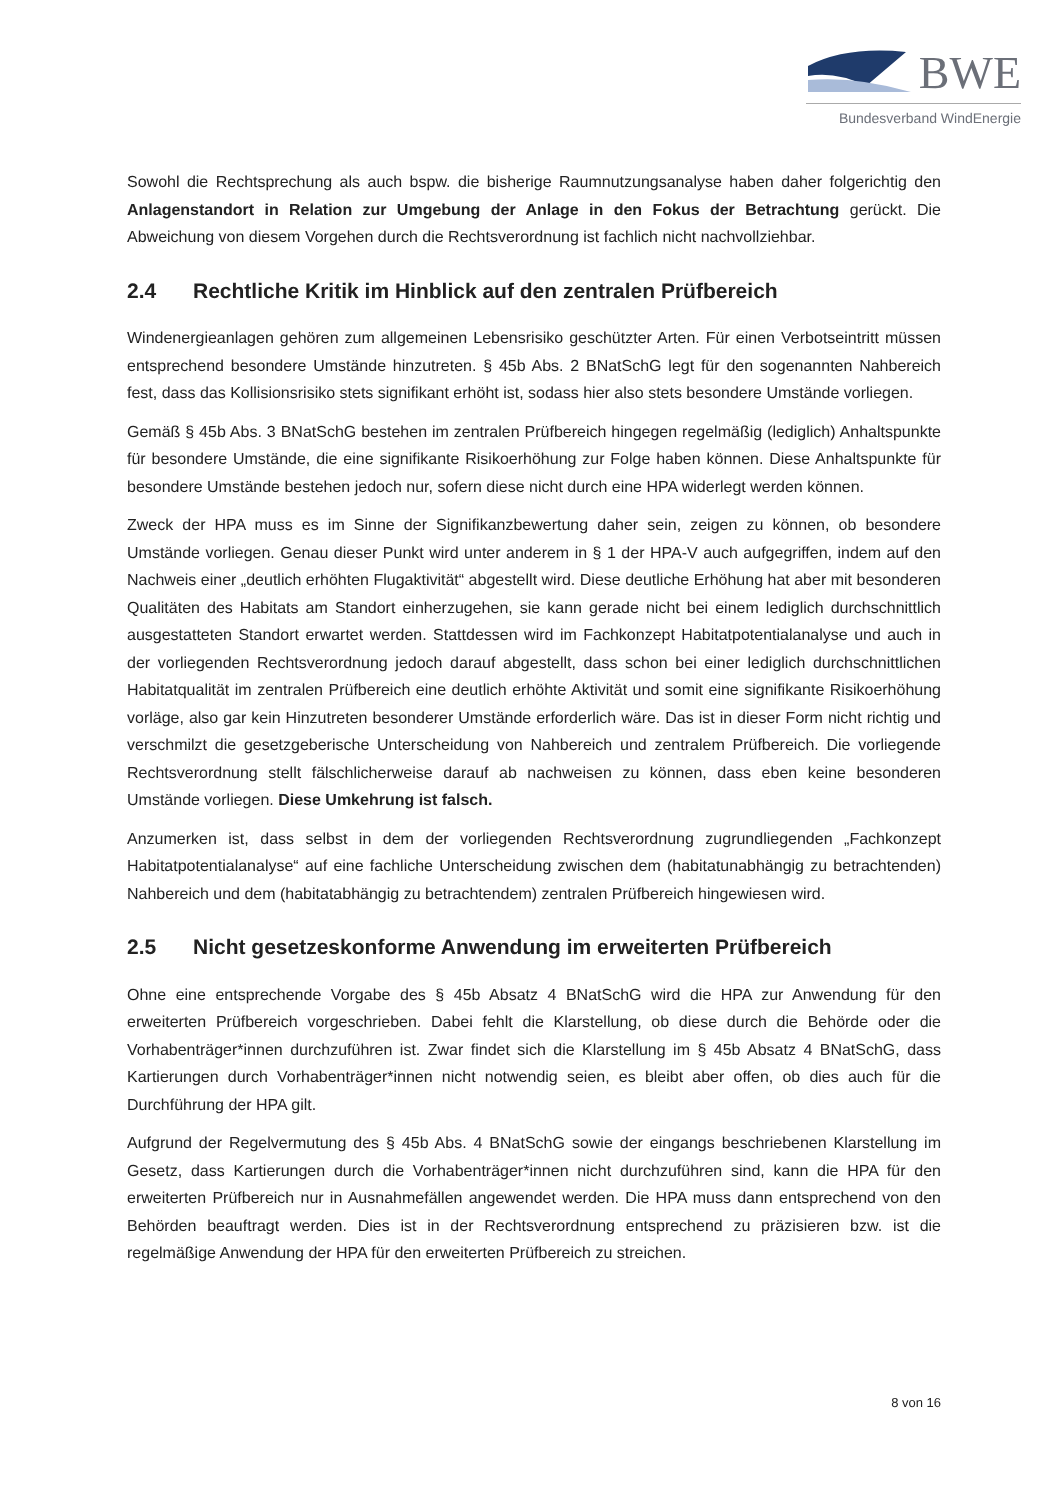BWE
Bundesverband WindEnergie
Sowohl die Rechtsprechung als auch bspw. die bisherige Raumnutzungsanalyse haben daher folgerichtig den Anlagenstandort in Relation zur Umgebung der Anlage in den Fokus der Betrachtung gerückt. Die Abweichung von diesem Vorgehen durch die Rechtsverordnung ist fachlich nicht nachvollziehbar.
2.4 Rechtliche Kritik im Hinblick auf den zentralen Prüfbereich
Windenergieanlagen gehören zum allgemeinen Lebensrisiko geschützter Arten. Für einen Verbotseintritt müssen entsprechend besondere Umstände hinzutreten. § 45b Abs. 2 BNatSchG legt für den sogenannten Nahbereich fest, dass das Kollisionsrisiko stets signifikant erhöht ist, sodass hier also stets besondere Umstände vorliegen.
Gemäß § 45b Abs. 3 BNatSchG bestehen im zentralen Prüfbereich hingegen regelmäßig (lediglich) Anhaltspunkte für besondere Umstände, die eine signifikante Risikoerhöhung zur Folge haben können. Diese Anhaltspunkte für besondere Umstände bestehen jedoch nur, sofern diese nicht durch eine HPA widerlegt werden können.
Zweck der HPA muss es im Sinne der Signifikanzbewertung daher sein, zeigen zu können, ob besondere Umstände vorliegen. Genau dieser Punkt wird unter anderem in § 1 der HPA-V auch aufgegriffen, indem auf den Nachweis einer „deutlich erhöhten Flugaktivität“ abgestellt wird. Diese deutliche Erhöhung hat aber mit besonderen Qualitäten des Habitats am Standort einherzugehen, sie kann gerade nicht bei einem lediglich durchschnittlich ausgestatteten Standort erwartet werden. Stattdessen wird im Fachkonzept Habitatpotentialanalyse und auch in der vorliegenden Rechtsverordnung jedoch darauf abgestellt, dass schon bei einer lediglich durchschnittlichen Habitatqualität im zentralen Prüfbereich eine deutlich erhöhte Aktivität und somit eine signifikante Risikoerhöhung vorläge, also gar kein Hinzutreten besonderer Umstände erforderlich wäre. Das ist in dieser Form nicht richtig und verschmilzt die gesetzgeberische Unterscheidung von Nahbereich und zentralem Prüfbereich. Die vorliegende Rechtsverordnung stellt fälschlicherweise darauf ab nachweisen zu können, dass eben keine besonderen Umstände vorliegen. Diese Umkehrung ist falsch.
Anzumerken ist, dass selbst in dem der vorliegenden Rechtsverordnung zugrundliegenden „Fachkonzept Habitatpotentialanalyse“ auf eine fachliche Unterscheidung zwischen dem (habitatunabhängig zu betrachtenden) Nahbereich und dem (habitatabhängig zu betrachtendem) zentralen Prüfbereich hingewiesen wird.
2.5 Nicht gesetzeskonforme Anwendung im erweiterten Prüfbereich
Ohne eine entsprechende Vorgabe des § 45b Absatz 4 BNatSchG wird die HPA zur Anwendung für den erweiterten Prüfbereich vorgeschrieben. Dabei fehlt die Klarstellung, ob diese durch die Behörde oder die Vorhabenträger*innen durchzuführen ist. Zwar findet sich die Klarstellung im § 45b Absatz 4 BNatSchG, dass Kartierungen durch Vorhabenträger*innen nicht notwendig seien, es bleibt aber offen, ob dies auch für die Durchführung der HPA gilt.
Aufgrund der Regelvermutung des § 45b Abs. 4 BNatSchG sowie der eingangs beschriebenen Klarstellung im Gesetz, dass Kartierungen durch die Vorhabenträger*innen nicht durchzuführen sind, kann die HPA für den erweiterten Prüfbereich nur in Ausnahmefällen angewendet werden. Die HPA muss dann entsprechend von den Behörden beauftragt werden. Dies ist in der Rechtsverordnung entsprechend zu präzisieren bzw. ist die regelmäßige Anwendung der HPA für den erweiterten Prüfbereich zu streichen.
8 von 16